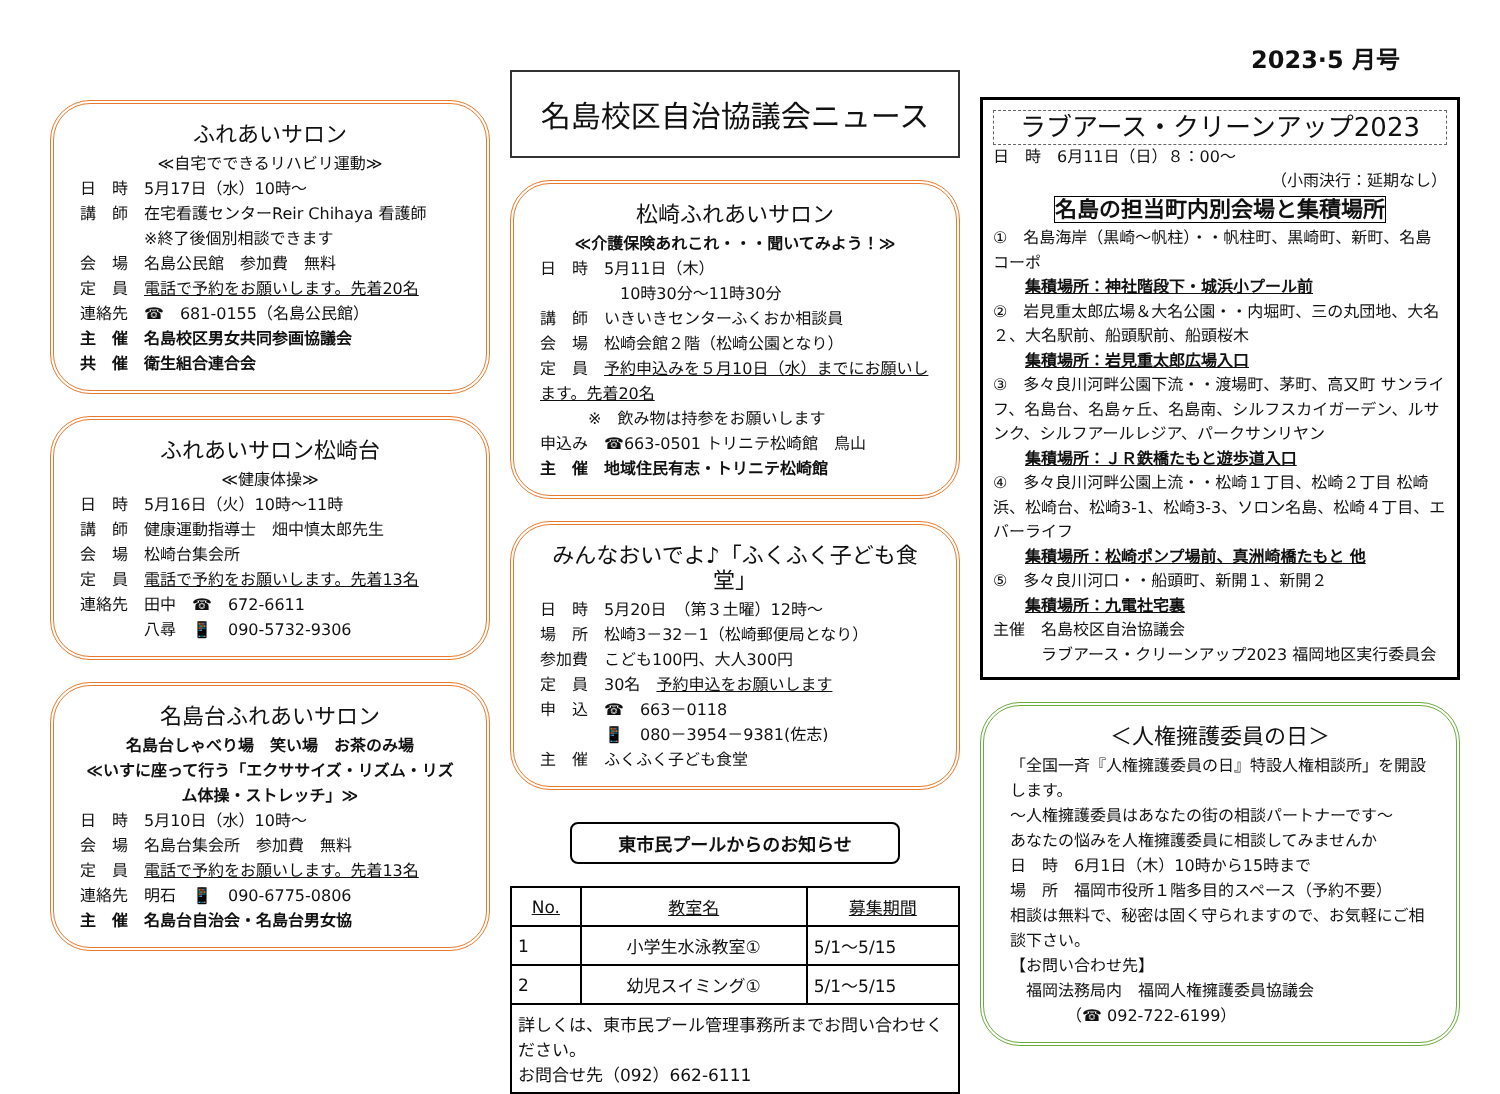ふれあいサロン
≪自宅でできるリハビリ運動≫
日　時　5月17日（水）10時～
講　師　在宅看護センターReir Chihaya 看護師
　　　　※終了後個別相談できます
会　場　名島公民館　参加費　無料
定　員　電話で予約をお願いします。先着20名
連絡先　☎　681-0155（名島公民館）
主　催　名島校区男女共同参画協議会
共　催　衛生組合連合会
ふれあいサロン松崎台
≪健康体操≫
日　時　5月16日（火）10時～11時
講　師　健康運動指導士　畑中慎太郎先生
会　場　松崎台集会所
定　員　電話で予約をお願いします。先着13名
連絡先　田中　☎　672-6611
　　　　八尋　📱　090-5732-9306
名島台ふれあいサロン
名島台しゃべり場　笑い場　お茶のみ場
≪いすに座って行う「エクササイズ・リズム・リズム体操・ストレッチ」≫
日　時　5月10日（水）10時～
会　場　名島台集会所　参加費　無料
定　員　電話で予約をお願いします。先着13名
連絡先　明石　📱　090-6775-0806
主　催　名島台自治会・名島台男女協
名島校区自治協議会ニュース
松崎ふれあいサロン
≪介護保険あれこれ・・・聞いてみよう！≫
日　時　5月11日（木）
　　　　　10時30分～11時30分
講　師　いきいきセンターふくおか相談員
会　場　松崎会館２階（松崎公園となり）
定　員　予約申込みを５月10日（水）までにお願いします。先着20名
　　　※　飲み物は持参をお願いします
申込み　☎663-0501 トリニテ松崎館　鳥山
主　催　地域住民有志・トリニテ松崎館
みんなおいでよ♪「ふくふく子ども食堂」
日　時　5月20日　（第３土曜）12時～
場　所　松崎3－32－1（松崎郵便局となり）
参加費　こども100円、大人300円
定　員　30名　予約申込をお願いします
申　込　☎　663－0118
　　　　📱　080－3954－9381(佐志)
主　催　ふくふく子ども食堂
東市民プールからのお知らせ
| No. | 教室名 | 募集期間 |
| --- | --- | --- |
| 1 | 小学生水泳教室① | 5/1～5/15 |
| 2 | 幼児スイミング① | 5/1～5/15 |
| 詳しくは、東市民プール管理事務所までお問い合わせください。 お問合せ先（092）662-6111 | | |
2023·5 月号
ラブアース・クリーンアップ2023
日　時　6月11日（日）８：00～
（小雨決行：延期なし）
名島の担当町内別会場と集積場所
①　名島海岸（黒崎～帆柱）・・帆柱町、黒崎町、新町、名島コーポ
　　集積場所：神社階段下・城浜小プール前
②　岩見重太郎広場＆大名公園・・内堀町、三の丸団地、大名２、大名駅前、船頭駅前、船頭桜木
　　集積場所：岩見重太郎広場入口
③　多々良川河畔公園下流・・渡場町、茅町、高又町 サンライフ、名島台、名島ヶ丘、名島南、シルフスカイガーデン、ルサンク、シルフアールレジア、パークサンリヤン
　　集積場所：ＪＲ鉄橋たもと遊歩道入口
④　多々良川河畔公園上流・・松崎１丁目、松崎２丁目 松崎浜、松崎台、松崎3-1、松崎3-3、ソロン名島、松崎４丁目、エバーライフ
　　集積場所：松崎ポンプ場前、真洲崎橋たもと 他
⑤　多々良川河口・・船頭町、新開１、新開２
　　集積場所：九電社宅裏
主催　名島校区自治協議会
　　　ラブアース・クリーンアップ2023 福岡地区実行委員会
＜人権擁護委員の日＞
「全国一斉『人権擁護委員の日』特設人権相談所」を開設します。
～人権擁護委員はあなたの街の相談パートナーです～
あなたの悩みを人権擁護委員に相談してみませんか
日　時　6月1日（木）10時から15時まで
場　所　福岡市役所１階多目的スペース（予約不要）
相談は無料で、秘密は固く守られますので、お気軽にご相談下さい。
【お問い合わせ先】
　福岡法務局内　福岡人権擁護委員協議会
　　　　（☎ 092-722-6199）